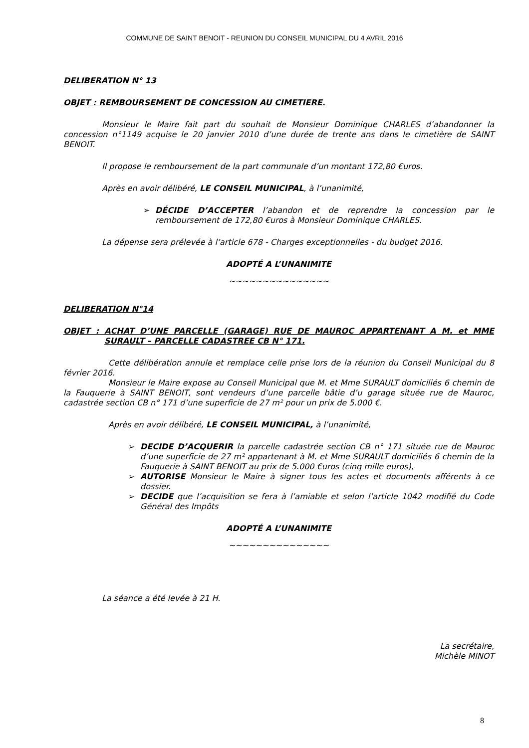COMMUNE DE SAINT BENOIT - REUNION DU CONSEIL MUNICIPAL DU 4 AVRIL 2016
DELIBERATION N° 13
OBJET : REMBOURSEMENT DE CONCESSION AU CIMETIERE.
Monsieur le Maire fait part du souhait de Monsieur Dominique CHARLES d’abandonner la concession n°1149 acquise le 20 janvier 2010 d’une durée de trente ans dans le cimetière de SAINT BENOIT.
Il propose le remboursement de la part communale d’un montant 172,80 €uros.
Après en avoir délibéré, LE CONSEIL MUNICIPAL, à l’unanimité,
➢ DÉCIDE D’ACCEPTER l’abandon et de reprendre la concession par le remboursement de 172,80 €uros à Monsieur Dominique CHARLES.
La dépense sera prélevée à l’article 678 - Charges exceptionnelles - du budget 2016.
ADOPTÉ A L’UNANIMITE
~~~~~~~~~~~~~~~
DELIBERATION N°14
OBJET : ACHAT D’UNE PARCELLE (GARAGE) RUE DE MAUROC APPARTENANT A M. et MME SURAULT – PARCELLE CADASTREE CB N° 171.
Cette délibération annule et remplace celle prise lors de la réunion du Conseil Municipal du 8 février 2016.
Monsieur le Maire expose au Conseil Municipal que M. et Mme SURAULT domiciliés 6 chemin de la Fauquerie à SAINT BENOIT, sont vendeurs d’une parcelle bâtie d’u garage située rue de Mauroc, cadastrée section CB n° 171 d’une superficie de 27 m² pour un prix de 5.000 €.
Après en avoir délibéré, LE CONSEIL MUNICIPAL, à l’unanimité,
➢ DECIDE D’ACQUERIR la parcelle cadastrée section CB n° 171 située rue de Mauroc d’une superficie de 27 m² appartenant à M. et Mme SURAULT domiciliés 6 chemin de la Fauquerie à SAINT BENOIT au prix de 5.000 €uros (cinq mille euros),
➢ AUTORISE Monsieur le Maire à signer tous les actes et documents afférents à ce dossier.
➢ DECIDE que l’acquisition se fera à l’amiable et selon l’article 1042 modifié du Code Général des Impôts
ADOPTÉ A L’UNANIMITE
~~~~~~~~~~~~~~~
La séance a été levée à 21 H.
La secrétaire,
Michèle MINOT
8